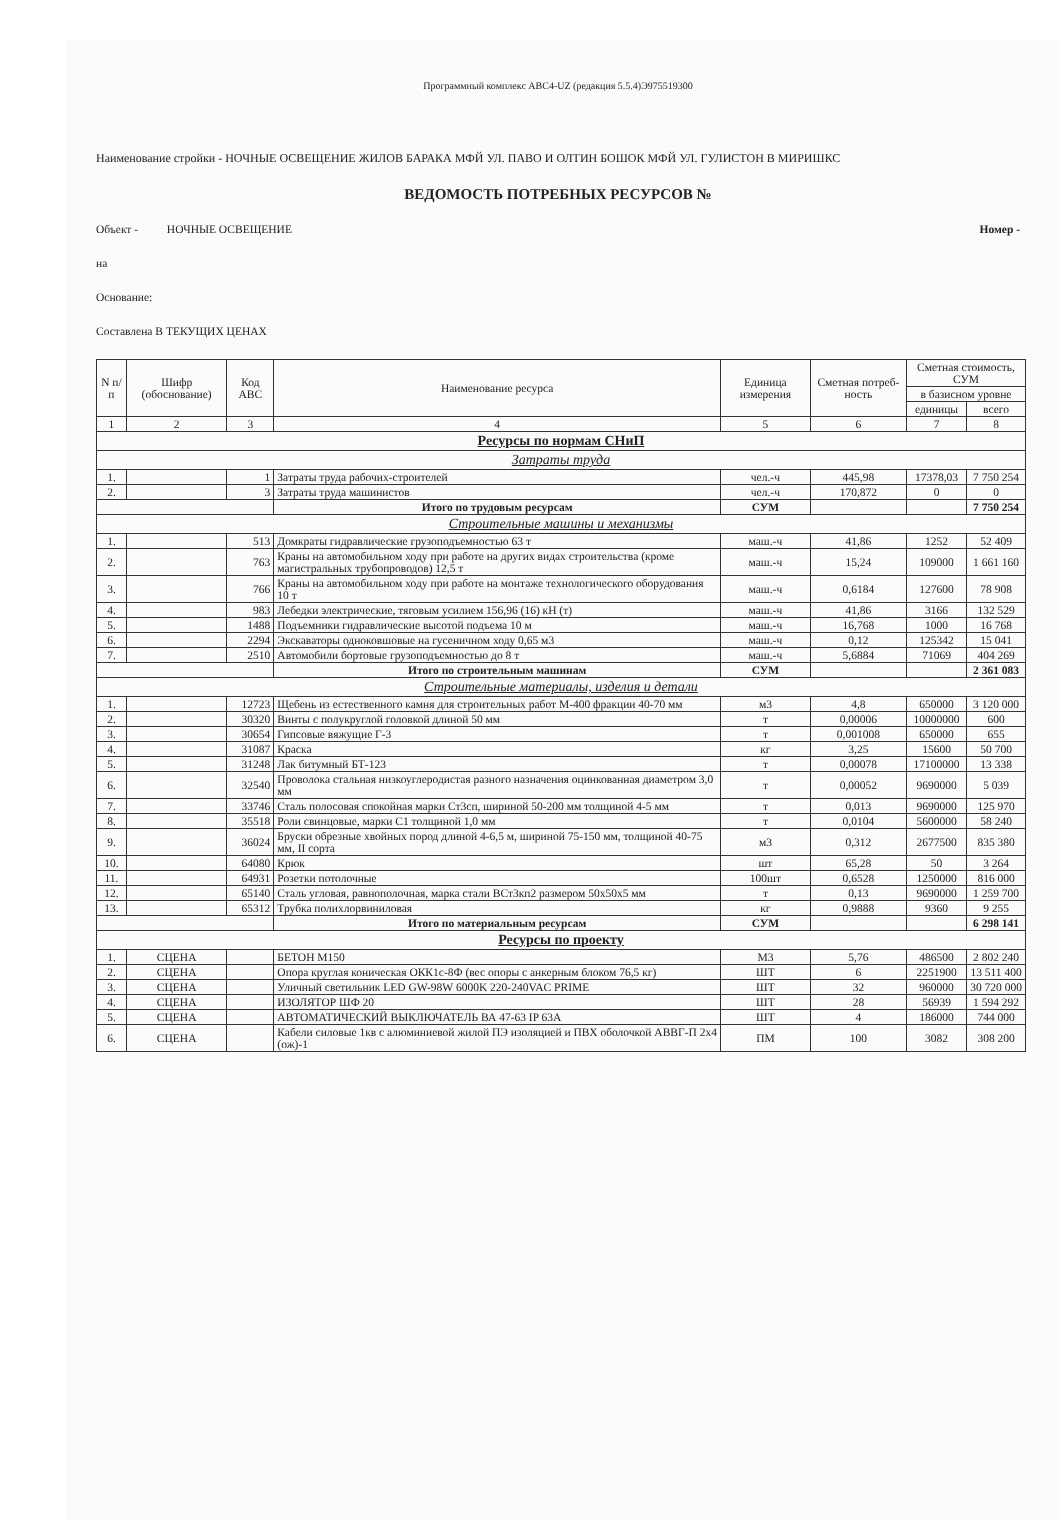Программный комплекс АВС4-UZ (редакция 5.5.4)Э975519300
Наименование стройки - НОЧНЫЕ ОСВЕЩЕНИЕ ЖИЛОВ БАРАКА МФЙ УЛ. ПАВО И ОЛТИН БОШОК МФЙ УЛ. ГУЛИСТОН В МИРИШКС
ВЕДОМОСТЬ ПОТРЕБНЫХ РЕСУРСОВ №
Объект - НОЧНЫЕ ОСВЕЩЕНИЕ Номер -
на
Основание:
Составлена В ТЕКУЩИХ ЦЕНАХ
| N п/п | Шифр (обоснование) | Код АВС | Наименование ресурса | Единица измерения | Сметная потреб-ность | Сметная стоимость, СУМ | |
| --- | --- | --- | --- | --- | --- | --- | --- |
| | | | | | | в базисном уровне | |
| | | | | | | единицы | всего |
| 1 | 2 | 3 | 4 | 5 | 6 | 7 | 8 |
| Ресурсы по нормам СНиП | | | | | | | |
| Затраты труда | | | | | | | |
| 1. | | 1 | Затраты труда рабочих-строителей | чел.-ч | 445,98 | 17378,03 | 7 750 254 |
| 2. | | 3 | Затраты труда машинистов | чел.-ч | 170,872 | 0 | 0 |
| | | | Итого по трудовым ресурсам | СУМ | | | 7 750 254 |
| Строительные машины и механизмы | | | | | | | |
| 1. | | 513 | Домкраты гидравлические грузоподъемностью 63 т | маш.-ч | 41,86 | 1252 | 52 409 |
| 2. | | 763 | Краны на автомобильном ходу при работе на других видах строительства (кроме магистральных трубопроводов) 12,5 т | маш.-ч | 15,24 | 109000 | 1 661 160 |
| 3. | | 766 | Краны на автомобильном ходу при работе на монтаже технологического оборудования 10 т | маш.-ч | 0,6184 | 127600 | 78 908 |
| 4. | | 983 | Лебедки электрические, тяговым усилием 156,96 (16) кН (т) | маш.-ч | 41,86 | 3166 | 132 529 |
| 5. | | 1488 | Подъемники гидравлические высотой подъема 10 м | маш.-ч | 16,768 | 1000 | 16 768 |
| 6. | | 2294 | Экскаваторы одноковшовые на гусеничном ходу 0,65 м3 | маш.-ч | 0,12 | 125342 | 15 041 |
| 7. | | 2510 | Автомобили бортовые грузоподъемностью до 8 т | маш.-ч | 5,6884 | 71069 | 404 269 |
| | | | Итого по строительным машинам | СУМ | | | 2 361 083 |
| Строительные материалы, изделия и детали | | | | | | | |
| 1. | | 12723 | Щебень из естественного камня для строительных работ М-400 фракции 40-70 мм | м3 | 4,8 | 650000 | 3 120 000 |
| 2. | | 30320 | Винты с полукруглой головкой длиной 50 мм | т | 0,00006 | 10000000 | 600 |
| 3. | | 30654 | Гипсовые вяжущие Г-3 | т | 0,001008 | 650000 | 655 |
| 4. | | 31087 | Краска | кг | 3,25 | 15600 | 50 700 |
| 5. | | 31248 | Лак битумный БТ-123 | т | 0,00078 | 17100000 | 13 338 |
| 6. | | 32540 | Проволока стальная низкоуглеродистая разного назначения оцинкованная диаметром 3,0 мм | т | 0,00052 | 9690000 | 5 039 |
| 7. | | 33746 | Сталь полосовая спокойная марки Ст3сп, шириной 50-200 мм толщиной 4-5 мм | т | 0,013 | 9690000 | 125 970 |
| 8. | | 35518 | Роли свинцовые, марки С1 толщиной 1,0 мм | т | 0,0104 | 5600000 | 58 240 |
| 9. | | 36024 | Бруски обрезные хвойных пород длиной 4-6,5 м, шириной 75-150 мм, толщиной 40-75 мм, II сорта | м3 | 0,312 | 2677500 | 835 380 |
| 10. | | 64080 | Крюк | шт | 65,28 | 50 | 3 264 |
| 11. | | 64931 | Розетки потолочные | 100шт | 0,6528 | 1250000 | 816 000 |
| 12. | | 65140 | Сталь угловая, равнополочная, марка стали ВСт3кп2 размером 50x50x5 мм | т | 0,13 | 9690000 | 1 259 700 |
| 13. | | 65312 | Трубка полихлорвиниловая | кг | 0,9888 | 9360 | 9 255 |
| | | | Итого по материальным ресурсам | СУМ | | | 6 298 141 |
| Ресурсы по проекту | | | | | | | |
| 1. | СЦЕНА | | БЕТОН М150 | М3 | 5,76 | 486500 | 2 802 240 |
| 2. | СЦЕНА | | Опора круглая коническая ОКК1с-8Ф (вес опоры с анкерным блоком 76,5 кг) | ШТ | 6 | 2251900 | 13 511 400 |
| 3. | СЦЕНА | | Уличный светильник LED GW-98W 6000K 220-240VAC PRIME | ШТ | 32 | 960000 | 30 720 000 |
| 4. | СЦЕНА | | ИЗОЛЯТОР ШФ 20 | ШТ | 28 | 56939 | 1 594 292 |
| 5. | СЦЕНА | | АВТОМАТИЧЕСКИЙ ВЫКЛЮЧАТЕЛЬ ВА 47-63 IP 63А | ШТ | 4 | 186000 | 744 000 |
| 6. | СЦЕНА | | Кабели силовые 1кв с алюминиевой жилой ПЭ изоляцией и ПВХ оболочкой АВВГ-П 2x4 (ож)-1 | ПМ | 100 | 3082 | 308 200 |